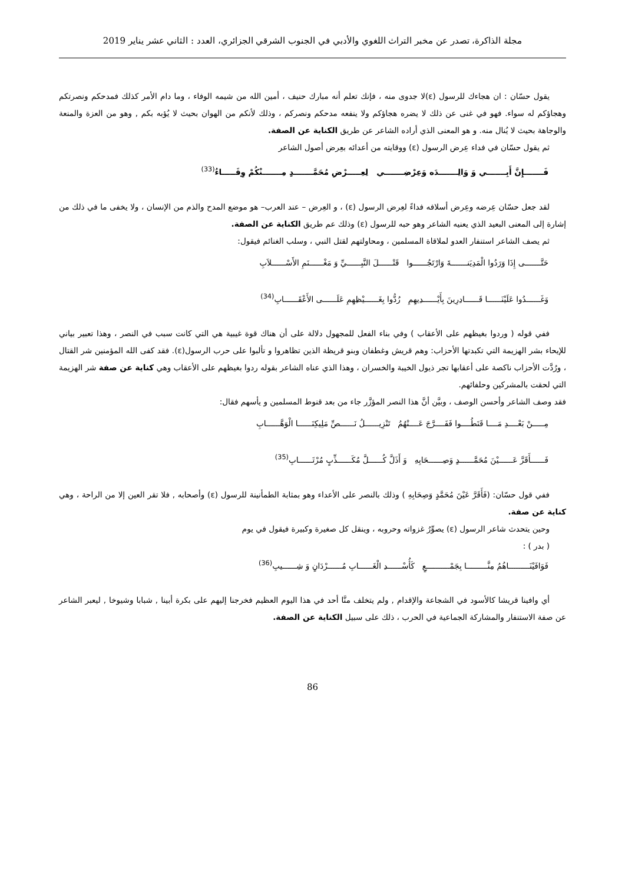مجلة الذاكرة، تصدر عن مخبر التراث اللغوي والأدبي في الجنوب الشرقي الجزائري، العدد : الثاني عشر يناير 2019
يقول حسّان : ان هجاءك للرسول (ε)لا جدوى منه ، فإنك تعلم أنه مبارك حنيف ، أمين الله من شيمه الوفاء ، وما دام الأمر كذلك فمدحكم ونصرتكم وهجاؤكم له سواء. فهو في غنى عن ذلك لا يضره هجاؤكم ولا ينفعه مدحكم ونصركم ، وذلك لأنكم من الهوان بحيث لا يُؤبه بكم , وهو من العزة والمنعة والوجاهة بحيث لا يُنال منه. و هو المعنى الذي أراده الشاعر عن طريق الكناية عن الصفة.
ثم يقول حسّان في فداء عِرض الرسول (ε) ووقايته من أعدائه بعِرض أصول الشاعر
فَـــــــإِنَّ أَبِـــــــي وَ وَالِـــــــدَه وَعِرْضِـــــــي لِعِـــــرْضِ مُحَمَّـــــــدٍ مِـــــــنْكُمْ وِقَـــــاءُ<sup>(33)</sup>
لقد جعل حسّان عِرضه وعِرض أسلافه فداءً لعِرض الرسول (ε) ، و العِرض – عند العرب– هو موضع المدح والذم من الإنسان ، ولا يخفى ما في ذلك من إشارة إلى المعنى البعيد الذي يعنيه الشاعر وهو حبه للرسول (ε) وذلك عم طريق الكناية عن الصفة.
ثم يصف الشاعر استنفار العدو لملاقاة المسلمين ، ومحاولتهم لقتل النبي ، وسلب الغنائم فيقول:
حَتَّـــــــى إِذَا وَرَدُوا الْمَدِيَنـــــــةَ وَارْتَجُــــــوا قَتْــــــلَ النَّبِــــــيِّ وَ مَغْــــــنَمِ الأَسْــــــلاَبِ
وَغَــــــدُوا عَلَيْنَــــــا قَــــــادِرِينَ بِأَيْــــــدِيهِمِ رُدُّوا بِغَــــــيْظِهِمِ عَلَــــــى الأَعْقَــــــابِ<sup>(34)</sup>
ففي قوله ( وردوا بغيظهم على الأعقاب ) وفي بناء الفعل للمجهول دلالة على أن هناك قوة غيبية هي التي كانت سبب في النصر ، وهذا تعبير بياني للإيحاء بشر الهزيمة التي تكبدتها الأحزاب: وهم قريش وغطفان وبنو قريظة الذين تظاهروا و تألبوا على حرب الرسول(ε). فقد كفى الله المؤمنين شر القتال ، ورُدَّت الأحزاب ناكصة على أعقابها تجر ذيول الخيبة والخسران ، وهذا الذي عناه الشاعر بقوله ردوا بغيظهم على الأعقاب وهي كناية عن صفة شر الهزيمة التي لحقت بالمشركين وحلفائهم.
فقد وصف الشاعر وأحسن الوصف ، وبيَّن أنَّ هذا النصر المؤزَّر جاء من بعد قنوط المسلمين و يأسهم فقال:
مِـــــنْ بَعْــــدِ مَــــا قَنَطُــــوا فَفَــــرَّجَ عَــــنْهُمُ تَنْزِيــــــلُ نَــــــصِّ مَلِيكِنَــــــا الْوَهَّــــــابِ
فَــــــأَقَرَّ عَــــــيْنَ مُحَمَّــــــدٍ وَصِــــــحَابِهِ وَ أَذَلَّ كُــــــلَّ مُكَــــــذِّبٍ مُرْتَــــــابِ<sup>(35)</sup>
ففي قول حسّان: (فَأَقَرَّ عَيْنَ مُحَمَّدٍ وَصِحَابِهِ ) وذلك بالنصر على الأعداء وهو بمثابة الطمأنينة للرسول (ε) وأصحابه , فلا تقر العين إلا من الراحة ، وهي كناية عن صفة.
وحين يتحدث شاعر الرسول (ε) يصوِّرُ غزواته وحروبه ، وينقل كل صغيرة وكبيرة فيقول في يوم
( بدر ) :
فَوَافَيْنَـــــــــاهُمُ مِنَّـــــــــا بِجَمْــــــــــعٍ كَأُسْــــــدِ الْغَــــــابِ مُــــــرْدَانٍ وَ شِــــــيبِ<sup>(36)</sup>
أي وافينا قريشا كالأسود في الشجاعة والإقدام , ولم يتخلف منَّا أحد في هذا اليوم العظيم فخرجنا إليهم على بكرة أبينا , شبابا وشيوخا , ليعبر الشاعر عن صفة الاستنفار والمشاركة الجماعية في الحرب ، ذلك على سبيل الكناية عن الصفة.
86